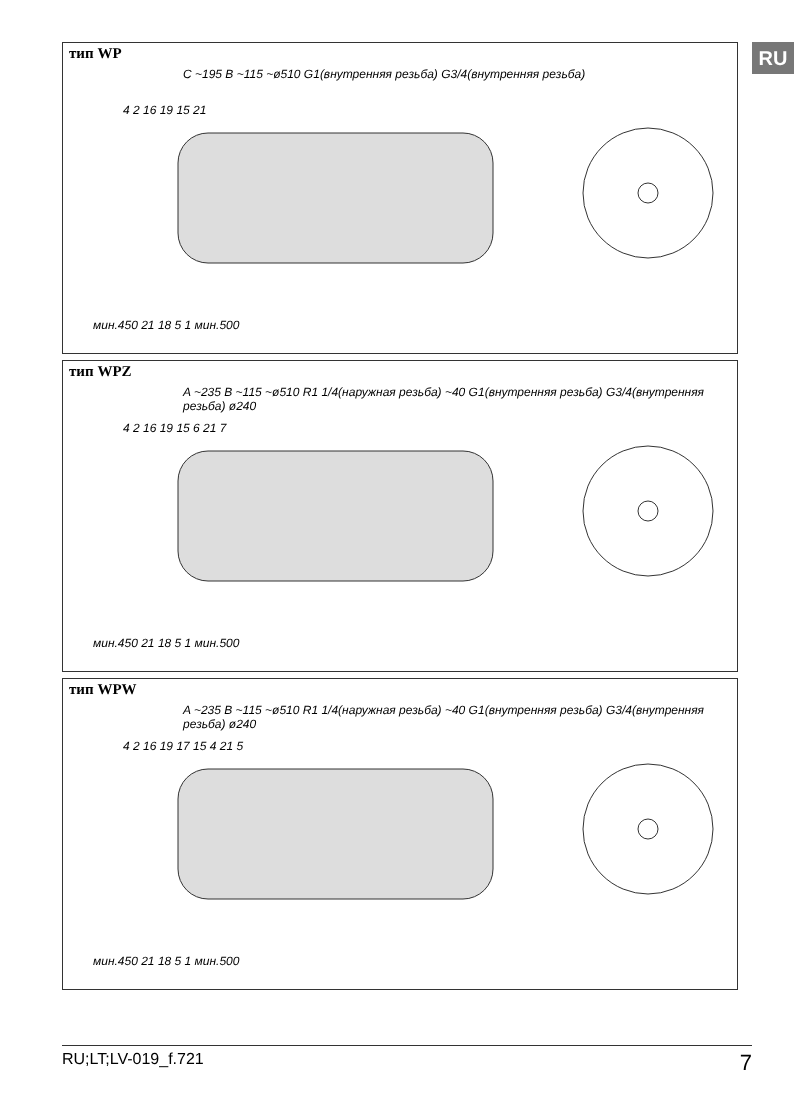RU
тип WP
C ~195 B ~115 ~ø510 G1(внутренняя резьба) G3/4(внутренняя резьба)
мин.450 21 18 5 1 мин.500
4 2 16 19 15 21
тип WPZ
A ~235 B ~115 ~ø510 R1 1/4(наружная резьба) ~40 G1(внутренняя резьба) G3/4(внутренняя резьба) ø240
мин.450 21 18 5 1 мин.500
4 2 16 19 15 6 21 7
тип WPW
A ~235 B ~115 ~ø510 R1 1/4(наружная резьба) ~40 G1(внутренняя резьба) G3/4(внутренняя резьба) ø240
мин.450 21 18 5 1 мин.500
4 2 16 19 17 15 4 21 5
RU;LT;LV-019_f.721 7